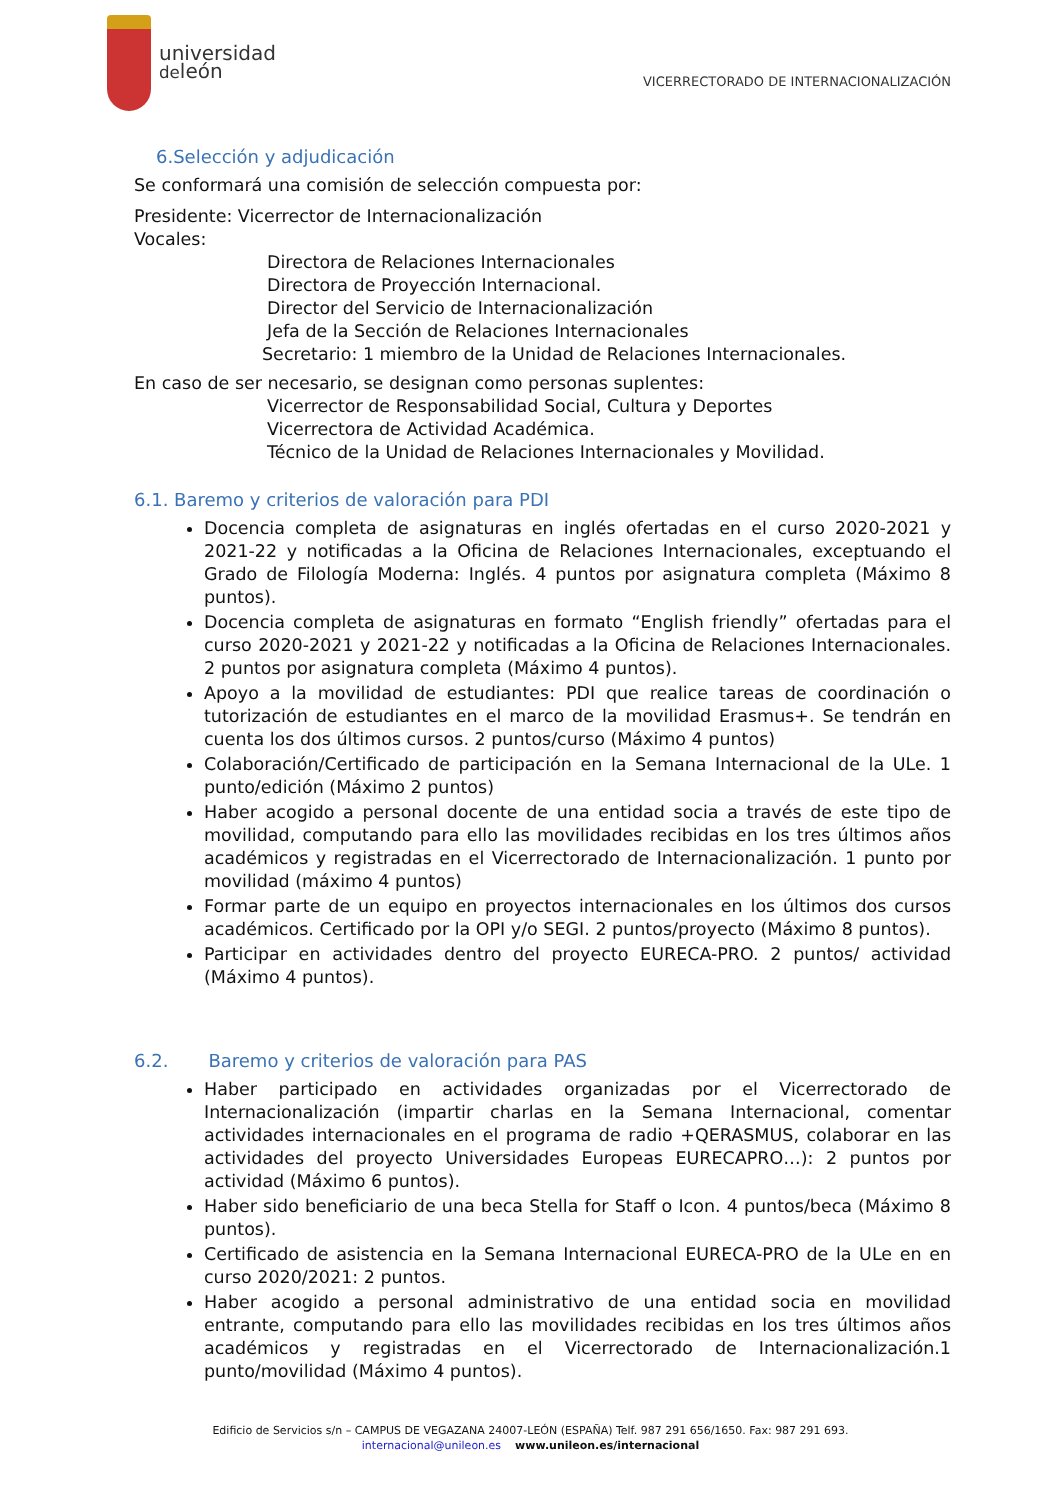universidad
deleón
VICERRECTORADO DE INTERNACIONALIZACIÓN
6.Selección y adjudicación
Se conformará una comisión de selección compuesta por:
Presidente: Vicerrector de Internacionalización
Vocales:
Directora de Relaciones Internacionales
Directora de Proyección Internacional.
Director del Servicio de Internacionalización
Jefa de la Sección de Relaciones Internacionales
Secretario: 1 miembro de la Unidad de Relaciones Internacionales.
En caso de ser necesario, se designan como personas suplentes:
Vicerrector de Responsabilidad Social, Cultura y Deportes
Vicerrectora de Actividad Académica.
Técnico de la Unidad de Relaciones Internacionales y Movilidad.
6.1. Baremo y criterios de valoración para PDI
Docencia completa de asignaturas en inglés ofertadas en el curso 2020-2021 y 2021-22 y notificadas a la Oficina de Relaciones Internacionales, exceptuando el Grado de Filología Moderna: Inglés. 4 puntos por asignatura completa (Máximo 8 puntos).
Docencia completa de asignaturas en formato “English friendly” ofertadas para el curso 2020-2021 y 2021-22 y notificadas a la Oficina de Relaciones Internacionales. 2 puntos por asignatura completa (Máximo 4 puntos).
Apoyo a la movilidad de estudiantes: PDI que realice tareas de coordinación o tutorización de estudiantes en el marco de la movilidad Erasmus+. Se tendrán en cuenta los dos últimos cursos. 2 puntos/curso (Máximo 4 puntos)
Colaboración/Certificado de participación en la Semana Internacional de la ULe. 1 punto/edición (Máximo 2 puntos)
Haber acogido a personal docente de una entidad socia a través de este tipo de movilidad, computando para ello las movilidades recibidas en los tres últimos años académicos y registradas en el Vicerrectorado de Internacionalización. 1 punto por movilidad (máximo 4 puntos)
Formar parte de un equipo en proyectos internacionales en los últimos dos cursos académicos. Certificado por la OPI y/o SEGI. 2 puntos/proyecto (Máximo 8 puntos).
Participar en actividades dentro del proyecto EURECA-PRO. 2 puntos/ actividad (Máximo 4 puntos).
6.2. Baremo y criterios de valoración para PAS
Haber participado en actividades organizadas por el Vicerrectorado de Internacionalización (impartir charlas en la Semana Internacional, comentar actividades internacionales en el programa de radio +QERASMUS, colaborar en las actividades del proyecto Universidades Europeas EURECAPRO…): 2 puntos por actividad (Máximo 6 puntos).
Haber sido beneficiario de una beca Stella for Staff o Icon. 4 puntos/beca (Máximo 8 puntos).
Certificado de asistencia en la Semana Internacional EURECA-PRO de la ULe en en curso 2020/2021: 2 puntos.
Haber acogido a personal administrativo de una entidad socia en movilidad entrante, computando para ello las movilidades recibidas en los tres últimos años académicos y registradas en el Vicerrectorado de Internacionalización.1 punto/movilidad (Máximo 4 puntos).
Edificio de Servicios s/n – CAMPUS DE VEGAZANA 24007-LEÓN (ESPAÑA) Telf. 987 291 656/1650. Fax: 987 291 693.
internacional@unileon.es www.unileon.es/internacional